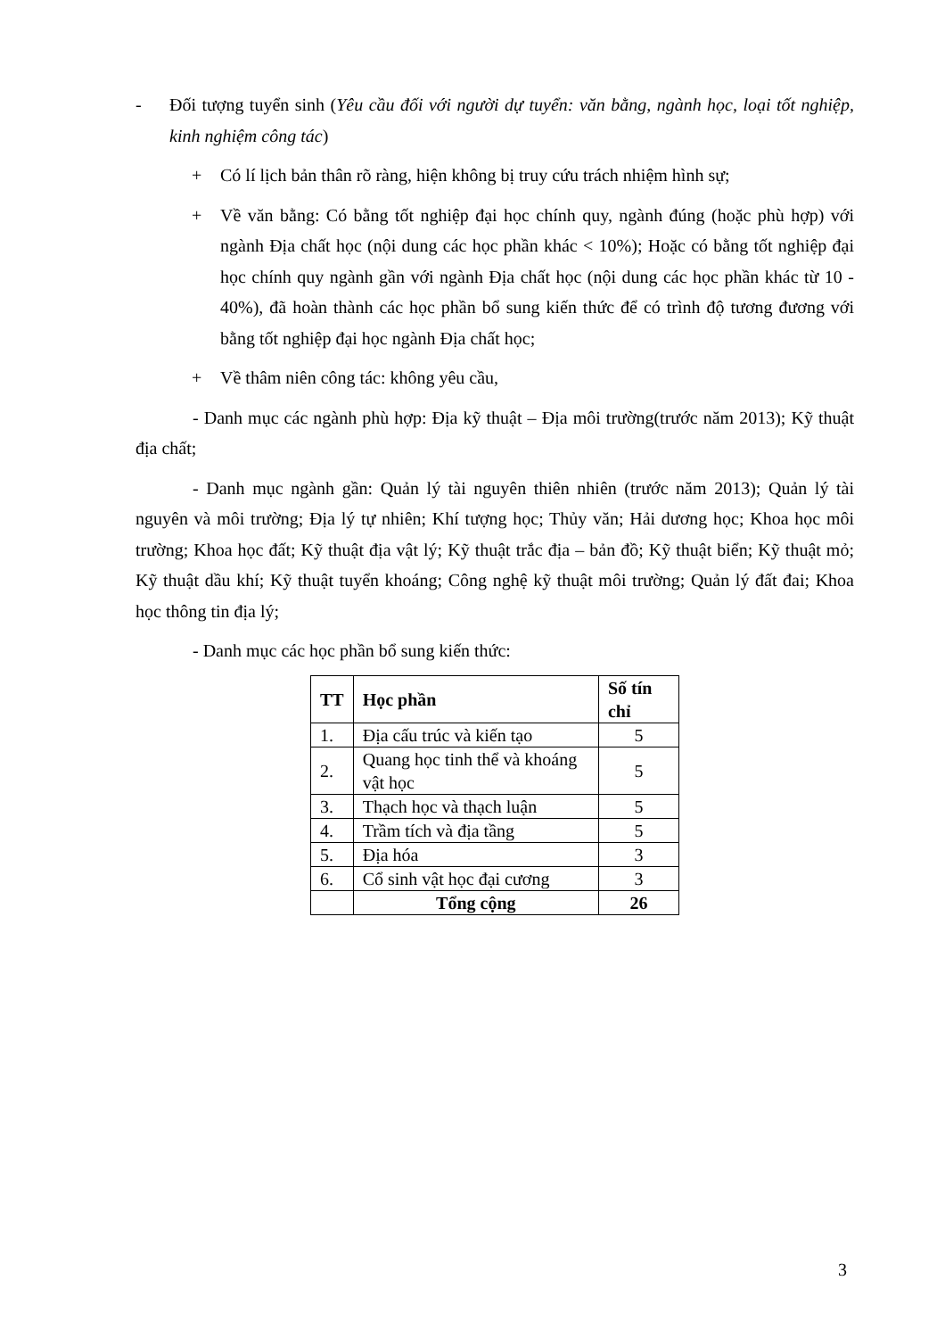- Đối tượng tuyển sinh (Yêu cầu đối với người dự tuyển: văn bằng, ngành học, loại tốt nghiệp, kinh nghiệm công tác)
+ Có lí lịch bản thân rõ ràng, hiện không bị truy cứu trách nhiệm hình sự;
+ Về văn bằng: Có bằng tốt nghiệp đại học chính quy, ngành đúng (hoặc phù hợp) với ngành Địa chất học (nội dung các học phần khác < 10%); Hoặc có bằng tốt nghiệp đại học chính quy ngành gần với ngành Địa chất học (nội dung các học phần khác từ 10 - 40%), đã hoàn thành các học phần bổ sung kiến thức để có trình độ tương đương với bằng tốt nghiệp đại học ngành Địa chất học;
+ Về thâm niên công tác: không yêu cầu,
- Danh mục các ngành phù hợp: Địa kỹ thuật – Địa môi trường(trước năm 2013); Kỹ thuật địa chất;
- Danh mục ngành gần: Quản lý tài nguyên thiên nhiên (trước năm 2013); Quản lý tài nguyên và môi trường; Địa lý tự nhiên; Khí tượng học; Thủy văn; Hải dương học; Khoa học môi trường; Khoa học đất; Kỹ thuật địa vật lý; Kỹ thuật trắc địa – bản đồ; Kỹ thuật biển; Kỹ thuật mỏ; Kỹ thuật dầu khí; Kỹ thuật tuyển khoáng; Công nghệ kỹ thuật môi trường; Quản lý đất đai; Khoa học thông tin địa lý;
- Danh mục các học phần bổ sung kiến thức:
| TT | Học phần | Số tín chỉ |
| --- | --- | --- |
| 1. | Địa cấu trúc và kiến tạo | 5 |
| 2. | Quang học tinh thể và khoáng vật học | 5 |
| 3. | Thạch học và thạch luận | 5 |
| 4. | Trầm tích và địa tầng | 5 |
| 5. | Địa hóa | 3 |
| 6. | Cổ sinh vật học đại cương | 3 |
| | Tổng cộng | 26 |
3